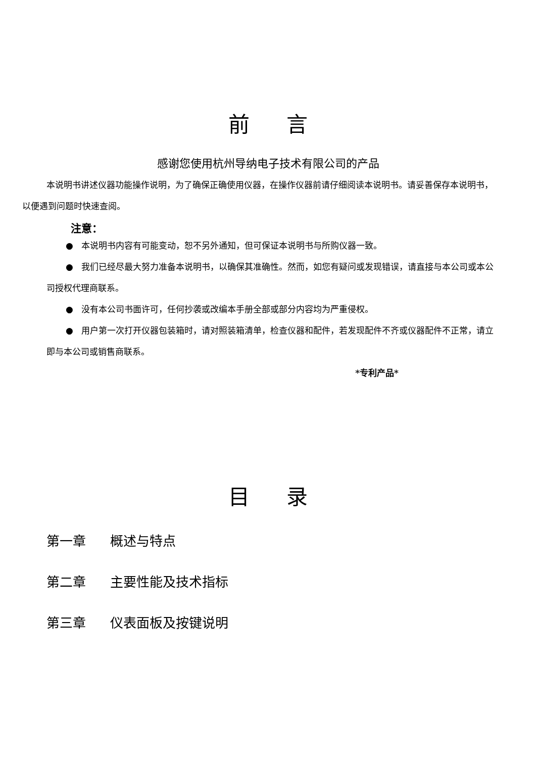前 言
感谢您使用杭州导纳电子技术有限公司的产品
本说明书讲述仪器功能操作说明，为了确保正确使用仪器，在操作仪器前请仔细阅读本说明书。请妥善保存本说明书，以便遇到问题时快速查阅。
注意：
● 本说明书内容有可能变动，恕不另外通知，但可保证本说明书与所购仪器一致。
● 我们已经尽最大努力准备本说明书，以确保其准确性。然而，如您有疑问或发现错误，请直接与本公司或本公司授权代理商联系。
● 没有本公司书面许可，任何抄袭或改编本手册全部或部分内容均为严重侵权。
● 用户第一次打开仪器包装箱时，请对照装箱清单，检查仪器和配件，若发现配件不齐或仪器配件不正常，请立即与本公司或销售商联系。
*专利产品*
目 录
第一章 概述与特点
第二章 主要性能及技术指标
第三章 仪表面板及按键说明